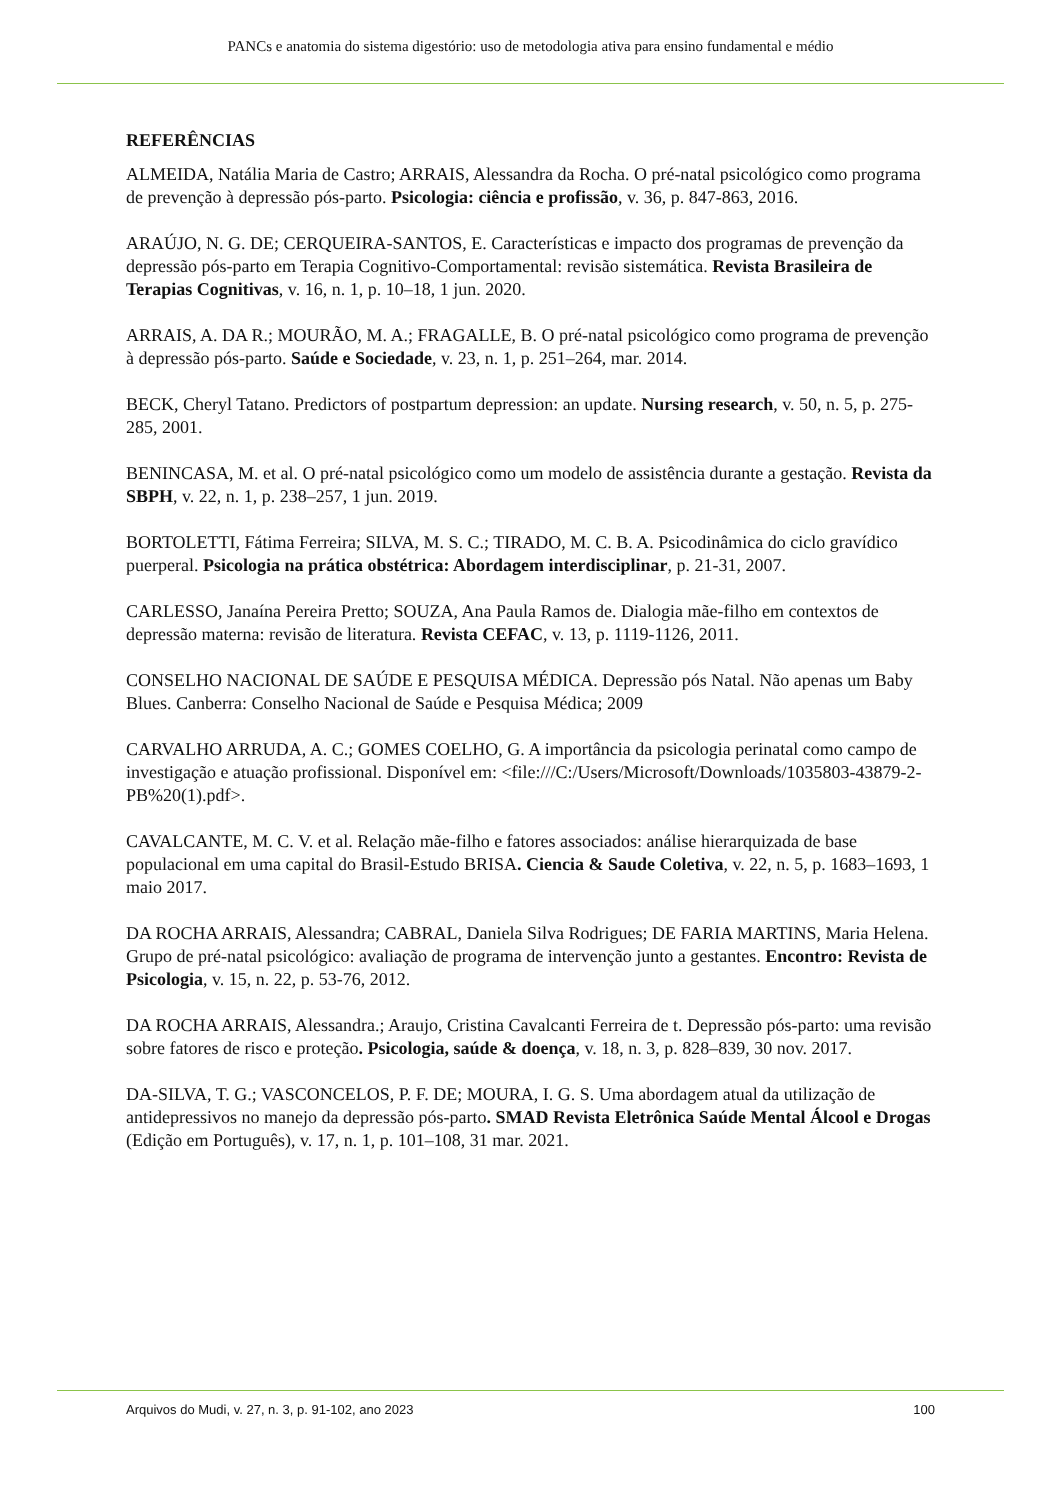PANCs e anatomia do sistema digestório: uso de metodologia ativa para ensino fundamental e médio
REFERÊNCIAS
ALMEIDA, Natália Maria de Castro; ARRAIS, Alessandra da Rocha. O pré-natal psicológico como programa de prevenção à depressão pós-parto. Psicologia: ciência e profissão, v. 36, p. 847-863, 2016.
ARAÚJO, N. G. DE; CERQUEIRA-SANTOS, E. Características e impacto dos programas de prevenção da depressão pós-parto em Terapia Cognitivo-Comportamental: revisão sistemática. Revista Brasileira de Terapias Cognitivas, v. 16, n. 1, p. 10–18, 1 jun. 2020.
ARRAIS, A. DA R.; MOURÃO, M. A.; FRAGALLE, B. O pré-natal psicológico como programa de prevenção à depressão pós-parto. Saúde e Sociedade, v. 23, n. 1, p. 251–264, mar. 2014.
BECK, Cheryl Tatano. Predictors of postpartum depression: an update. Nursing research, v. 50, n. 5, p. 275-285, 2001.
BENINCASA, M. et al. O pré-natal psicológico como um modelo de assistência durante a gestação. Revista da SBPH, v. 22, n. 1, p. 238–257, 1 jun. 2019.
BORTOLETTI, Fátima Ferreira; SILVA, M. S. C.; TIRADO, M. C. B. A. Psicodinâmica do ciclo gravídico puerperal. Psicologia na prática obstétrica: Abordagem interdisciplinar, p. 21-31, 2007.
CARLESSO, Janaína Pereira Pretto; SOUZA, Ana Paula Ramos de. Dialogia mãe-filho em contextos de depressão materna: revisão de literatura. Revista CEFAC, v. 13, p. 1119-1126, 2011.
CONSELHO NACIONAL DE SAÚDE E PESQUISA MÉDICA. Depressão pós Natal. Não apenas um Baby Blues. Canberra: Conselho Nacional de Saúde e Pesquisa Médica; 2009
CARVALHO ARRUDA, A. C.; GOMES COELHO, G. A importância da psicologia perinatal como campo de investigação e atuação profissional. Disponível em: <file:///C:/Users/Microsoft/Downloads/1035803-43879-2-PB%20(1).pdf>.
CAVALCANTE, M. C. V. et al. Relação mãe-filho e fatores associados: análise hierarquizada de base populacional em uma capital do Brasil-Estudo BRISA. Ciencia & Saude Coletiva, v. 22, n. 5, p. 1683–1693, 1 maio 2017.
DA ROCHA ARRAIS, Alessandra; CABRAL, Daniela Silva Rodrigues; DE FARIA MARTINS, Maria Helena. Grupo de pré-natal psicológico: avaliação de programa de intervenção junto a gestantes. Encontro: Revista de Psicologia, v. 15, n. 22, p. 53-76, 2012.
DA ROCHA ARRAIS, Alessandra.; Araujo, Cristina Cavalcanti Ferreira de t. Depressão pós-parto: uma revisão sobre fatores de risco e proteção. Psicologia, saúde & doença, v. 18, n. 3, p. 828–839, 30 nov. 2017.
DA-SILVA, T. G.; VASCONCELOS, P. F. DE; MOURA, I. G. S. Uma abordagem atual da utilização de antidepressivos no manejo da depressão pós-parto. SMAD Revista Eletrônica Saúde Mental Álcool e Drogas (Edição em Português), v. 17, n. 1, p. 101–108, 31 mar. 2021.
Arquivos do Mudi, v. 27, n. 3, p. 91-102, ano 2023 100